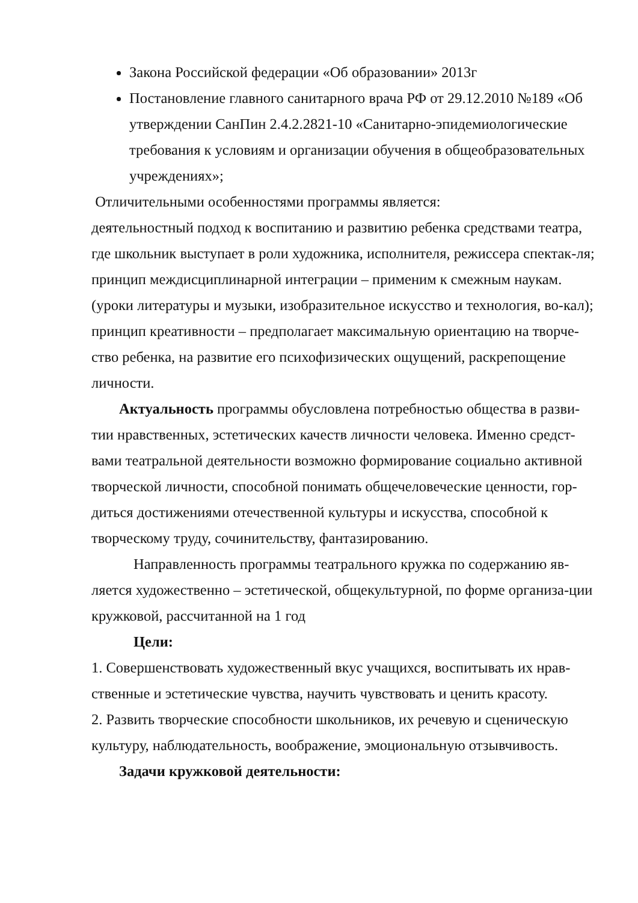Закона Российской федерации «Об образовании» 2013г
Постановление главного санитарного врача РФ от 29.12.2010 №189 «Об утверждении СанПин 2.4.2.2821-10 «Санитарно-эпидемиологические требования к условиям и организации обучения в общеобразовательных учреждениях»;
Отличительными особенностями программы является:
деятельностный подход к воспитанию и развитию ребенка средствами театра, где школьник выступает в роли художника, исполнителя, режиссера спектак-ля;
принцип междисциплинарной интеграции – применим к смежным наукам. (уроки литературы и музыки, изобразительное искусство и технология, во-кал);
принцип креативности – предполагает максимальную ориентацию на творче-ство ребенка, на развитие его психофизических ощущений, раскрепощение личности.
Актуальность программы обусловлена потребностью общества в разви-тии нравственных, эстетических качеств личности человека. Именно средст-вами театральной деятельности возможно формирование социально активной творческой личности, способной понимать общечеловеческие ценности, гор-диться достижениями отечественной культуры и искусства, способной к творческому труду, сочинительству, фантазированию.
Направленность программы театрального кружка по содержанию яв-ляется художественно – эстетической, общекультурной, по форме организа-ции кружковой, рассчитанной на 1 год
Цели:
1. Совершенствовать художественный вкус учащихся, воспитывать их нрав-ственные и эстетические чувства, научить чувствовать и ценить красоту.
2. Развить творческие способности школьников, их речевую и сценическую культуру, наблюдательность, воображение, эмоциональную отзывчивость.
Задачи кружковой деятельности: